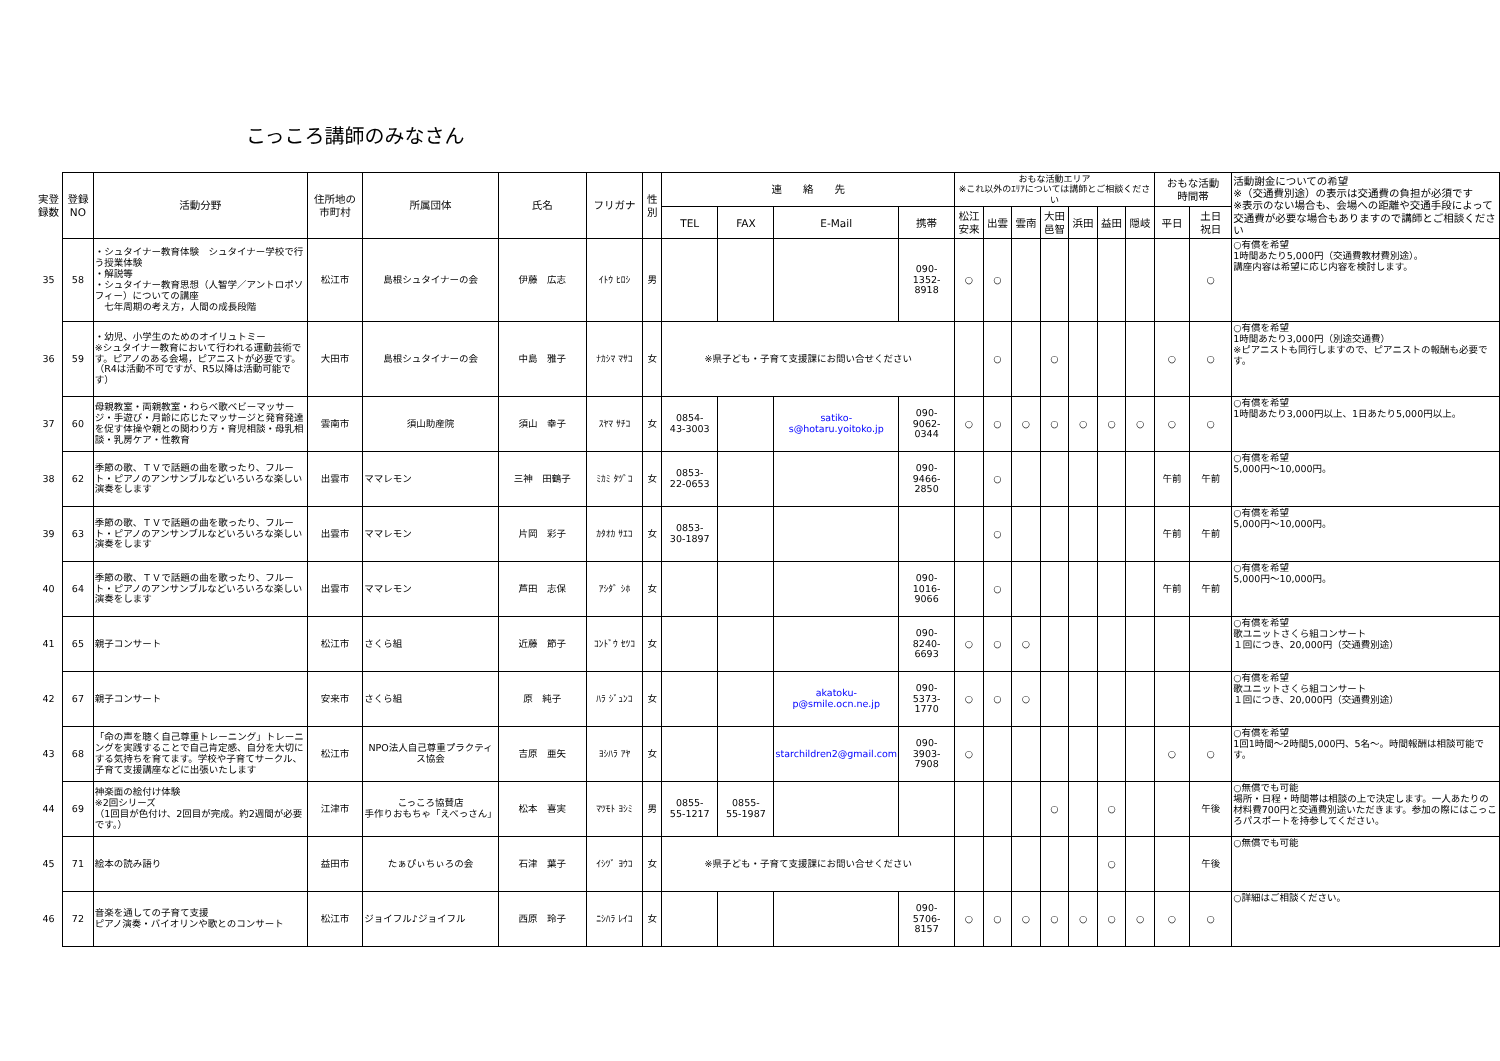こっころ講師のみなさん
| 実登 録数 | 登録 NO | 活動分野 | 住所地の 市町村 | 所属団体 | 氏名 | フリガナ | 性 別 | 連 絡 先 | | | | おもな活動エリア ※これ以外のｴﾘｱについては講師とご相談ください | | | | | | | おもな活動 時間帯 | | 活動謝金についての希望 ※（交通費別途）の表示は交通費の負担が必須です ※表示のない場合も、会場への距離や交通手段によって交通費が必要な場合もありますので講師とご相談ください |
| --- | --- | --- | --- | --- | --- | --- | --- | --- | --- | --- | --- | --- | --- | --- | --- | --- | --- | --- | --- | --- | --- |
| | | | | | | | | TEL | FAX | E-Mail | 携帯 | 松江 安来 | 出雲 | 雲南 | 大田 邑智 | 浜田 | 益田 | 隠岐 | 平日 | 土日 祝日 | |
| 35 | 58 | ・シュタイナー教育体験 シュタイナー学校で行う授業体験 ・解説等 ・シュタイナー教育思想（人智学／アントロポソフィー）についての講座 七年周期の考え方，人間の成長段階 | 松江市 | 島根シュタイナーの会 | 伊藤 広志 | ｲﾄｳ ﾋﾛｼ | 男 | | | | 090- 1352- 8918 | ○ | ○ | | | | | | | ○ | ○有償を希望 1時間あたり5,000円（交通費教材費別途）。 講座内容は希望に応じ内容を検討します。 |
| 36 | 59 | ・幼児、小学生のためのオイリュトミー ※シュタイナー教育において行われる運動芸術です。ピアノのある会場，ピアニストが必要です。 （R4は活動不可ですが、R5以降は活動可能です） | 大田市 | 島根シュタイナーの会 | 中島 雅子 | ﾅｶｼﾏ ﾏｻｺ | 女 | ※県子ども・子育て支援課にお問い合せください | | | | | ○ | | ○ | | | | ○ | ○ | ○有償を希望 1時間あたり3,000円（別途交通費） ※ピアニストも同行しますので、ピアニストの報酬も必要です。 |
| 37 | 60 | 母親教室・両親教室・わらべ歌ベビーマッサージ・手遊び・月齢に応じたマッサージと発育発達を促す体操や親との関わり方・育児相談・母乳相談・乳房ケア・性教育 | 雲南市 | 須山助産院 | 須山 幸子 | ｽﾔﾏ ｻﾁｺ | 女 | 0854- 43-3003 | | satiko-s@hotaru.yoitoko.jp | 090- 9062- 0344 | ○ | ○ | ○ | ○ | ○ | ○ | ○ | ○ | ○ | ○有償を希望 1時間あたり3,000円以上、1日あたり5,000円以上。 |
| 38 | 62 | 季節の歌、ＴＶで話題の曲を歌ったり、フルート・ピアノのアンサンブルなどいろいろな楽しい演奏をします | 出雲市 | ママレモン | 三神 田鶴子 | ﾐｶﾐ ﾀﾂﾞｺ | 女 | 0853- 22-0653 | | | 090- 9466- 2850 | | ○ | | | | | | 午前 | 午前 | ○有償を希望 5,000円～10,000円。 |
| 39 | 63 | 季節の歌、ＴＶで話題の曲を歌ったり、フルート・ピアノのアンサンブルなどいろいろな楽しい演奏をします | 出雲市 | ママレモン | 片岡 彩子 | ｶﾀｵｶ ｻｴｺ | 女 | 0853- 30-1897 | | | | | ○ | | | | | | 午前 | 午前 | ○有償を希望 5,000円～10,000円。 |
| 40 | 64 | 季節の歌、ＴＶで話題の曲を歌ったり、フルート・ピアノのアンサンブルなどいろいろな楽しい演奏をします | 出雲市 | ママレモン | 芦田 志保 | ｱｼﾀﾞ ｼﾎ | 女 | | | | 090- 1016- 9066 | | ○ | | | | | | 午前 | 午前 | ○有償を希望 5,000円～10,000円。 |
| 41 | 65 | 親子コンサート | 松江市 | さくら組 | 近藤 節子 | ｺﾝﾄﾞｳ ｾﾂｺ | 女 | | | | 090- 8240- 6693 | ○ | ○ | ○ | | | | | | | ○有償を希望 歌ユニットさくら組コンサート １回につき、20,000円（交通費別途） |
| 42 | 67 | 親子コンサート | 安来市 | さくら組 | 原 純子 | ﾊﾗ ｼﾞｭﾝｺ | 女 | | | akatoku-p@smile.ocn.ne.jp | 090- 5373- 1770 | ○ | ○ | ○ | | | | | | | ○有償を希望 歌ユニットさくら組コンサート １回につき、20,000円（交通費別途） |
| 43 | 68 | 「命の声を聴く自己尊重トレーニング」トレーニングを実践することで自己肯定感、自分を大切にする気持ちを育てます。学校や子育てサークル、子育て支援講座などに出張いたします | 松江市 | NPO法人自己尊重プラクティス協会 | 吉原 亜矢 | ﾖｼﾊﾗ ｱﾔ | 女 | | | starchildren2@gmail.com | 090- 3903- 7908 | ○ | | | | | | | ○ | ○ | ○有償を希望 1回1時間～2時間5,000円、5名～。時間報酬は相談可能です。 |
| 44 | 69 | 神楽面の絵付け体験 ※2回シリーズ （1回目が色付け、2回目が完成。約2週間が必要です。） | 江津市 | こっころ協賛店 手作りおもちゃ「えべっさん」 | 松本 喜実 | ﾏﾂﾓﾄ ﾖｼﾐ | 男 | 0855- 55-1217 | 0855- 55-1987 | | | | | | ○ | | ○ | | | 午後 | ○無償でも可能 場所・日程・時間帯は相談の上で決定します。一人あたりの材料費700円と交通費別途いただきます。参加の際にはこっころパスポートを持参してください。 |
| 45 | 71 | 絵本の読み語り | 益田市 | たぁぴぃちぃろの会 | 石津 葉子 | ｲｼﾂﾞ ﾖｳｺ | 女 | ※県子ども・子育て支援課にお問い合せください | | | | | | | | | ○ | | | 午後 | ○無償でも可能 |
| 46 | 72 | 音楽を通しての子育て支援 ピアノ演奏・バイオリンや歌とのコンサート | 松江市 | ジョイフル♪ジョイフル | 西原 玲子 | ﾆｼﾊﾗ ﾚｲｺ | 女 | | | | 090- 5706- 8157 | ○ | ○ | ○ | ○ | ○ | ○ | ○ | ○ | ○ | ○詳細はご相談ください。 |